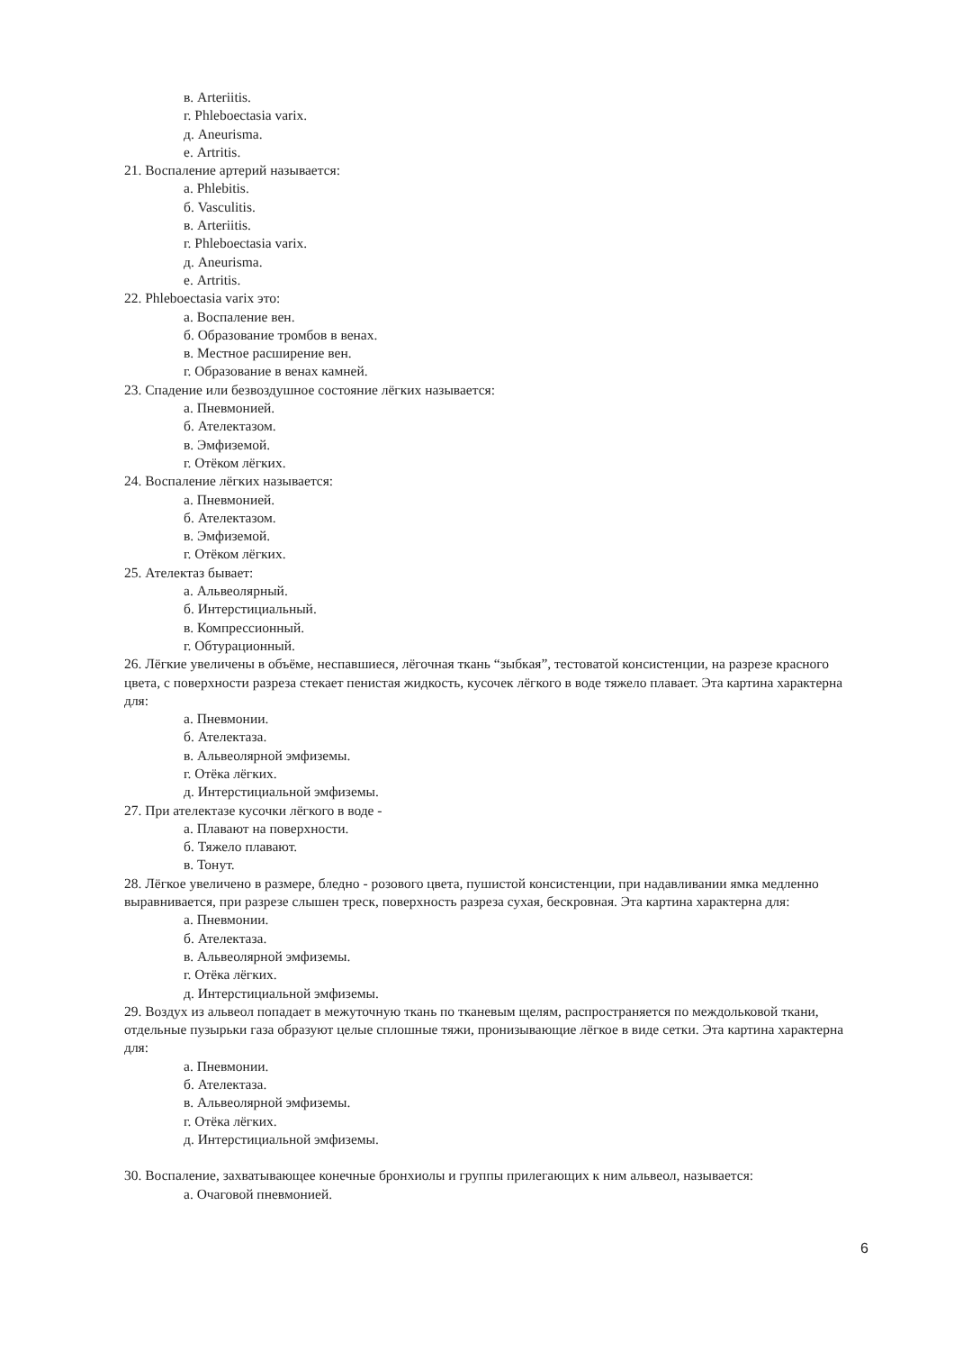в. Arteriitis.
г. Phleboectasia varix.
д. Aneurisma.
е. Artritis.
21. Воспаление артерий называется:
а. Phlebitis.
б. Vasculitis.
в. Arteriitis.
г. Phleboectasia varix.
д. Aneurisma.
е. Artritis.
22. Phleboectasia varix это:
а. Воспаление вен.
б. Образование тромбов в венах.
в. Местное расширение вен.
г. Образование в венах камней.
23. Спадение или безвоздушное состояние лёгких называется:
а. Пневмонией.
б. Ателектазом.
в. Эмфиземой.
г. Отёком лёгких.
24. Воспаление лёгких называется:
а. Пневмонией.
б. Ателектазом.
в. Эмфиземой.
г. Отёком лёгких.
25. Ателектаз бывает:
а. Альвеолярный.
б. Интерстициальный.
в. Компрессионный.
г. Обтурационный.
26. Лёгкие увеличены в объёме, неспавшиеся, лёгочная ткань “зыбкая”, тестоватой консистенции, на разрезе красного цвета, с поверхности разреза стекает пенистая жидкость, кусочек лёгкого в воде тяжело плавает. Эта картина характерна для:
а. Пневмонии.
б. Ателектаза.
в. Альвеолярной эмфиземы.
г. Отёка лёгких.
д. Интерстициальной эмфиземы.
27. При ателектазе кусочки лёгкого в воде -
а. Плавают на поверхности.
б. Тяжело плавают.
в. Тонут.
28. Лёгкое увеличено в размере, бледно - розового цвета, пушистой консистенции, при надавливании ямка медленно выравнивается, при разрезе слышен треск, поверхность разреза сухая, бескровная. Эта картина характерна для:
а. Пневмонии.
б. Ателектаза.
в. Альвеолярной эмфиземы.
г. Отёка лёгких.
д. Интерстициальной эмфиземы.
29. Воздух из альвеол попадает в межуточную ткань по тканевым щелям, распространяется по междольковой ткани, отдельные пузырьки газа образуют целые сплошные тяжи, пронизывающие лёгкое в виде сетки. Эта картина характерна для:
а. Пневмонии.
б. Ателектаза.
в. Альвеолярной эмфиземы.
г. Отёка лёгких.
д. Интерстициальной эмфиземы.
30. Воспаление, захватывающее конечные бронхиолы и группы прилегающих к ним альвеол, называется:
а. Очаговой пневмонией.
6